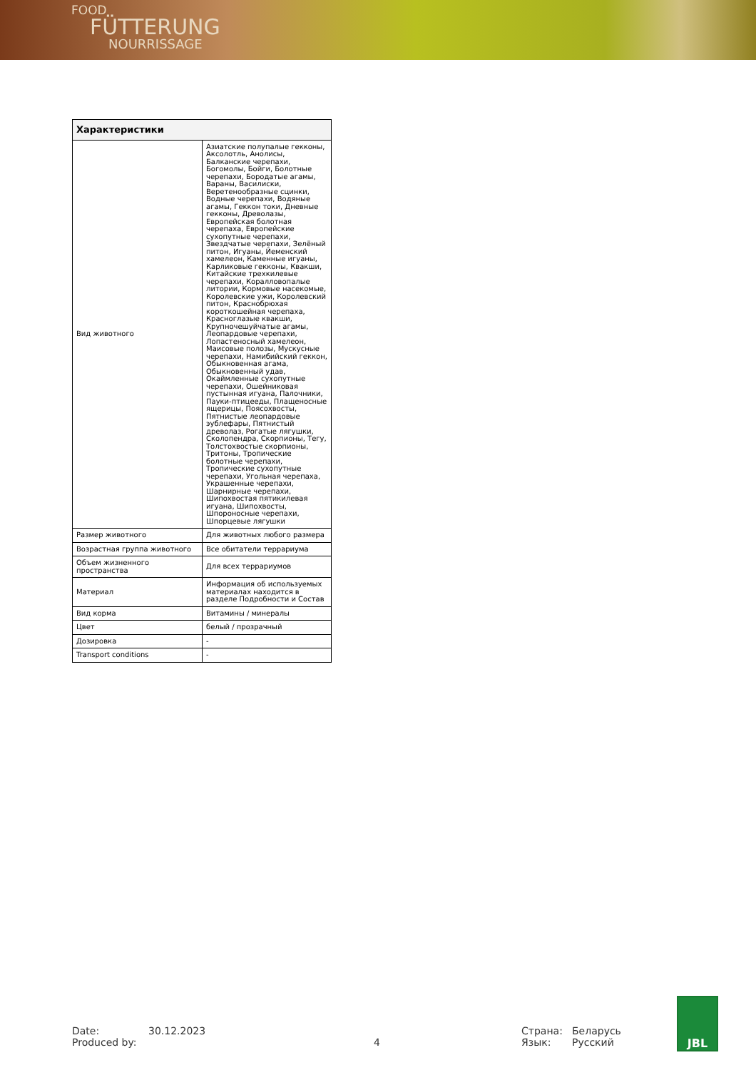FOOD
FÜTTERUNG
NOURRISSAGE
| Характеристики | |
| --- | --- |
| Вид животного | Азиатские полупалые гекконы, Аксолотль, Анолисы, Балканские черепахи, Богомолы, Бойги, Болотные черепахи, Бородатые агамы, Вараны, Василиски, Веретенообразные сцинки, Водные черепахи, Водяные агамы, Геккон токи, Дневные гекконы, Древолазы, Европейская болотная черепаха, Европейские сухопутные черепахи, Звездчатые черепахи, Зелёный питон, Игуаны, Йеменский хамелеон, Каменные игуаны, Карликовые гекконы, Квакши, Китайские трехкилевые черепахи, Коралловопалые литории, Кормовые насекомые, Королевские ужи, Королевский питон, Краснобрюхая короткошейная черепаха, Красноглазые квакши, Крупночешуйчатые агамы, Леопардовые черепахи, Лопастеносный хамелеон, Маисовые полозы, Мускусные черепахи, Намибийский геккон, Обыкновенная агама, Обыкновенный удав, Окаймленные сухопутные черепахи, Ошейниковая пустынная игуана, Палочники, Пауки-птицееды, Плащеносные ящерицы, Поясохвосты, Пятнистые леопардовые эублефары, Пятнистый древолаз, Рогатые лягушки, Сколопендра, Скорпионы, Тегу, Толстохвостые скорпионы, Тритоны, Тропические болотные черепахи, Тропические сухопутные черепахи, Угольная черепаха, Украшенные черепахи, Шарнирные черепахи, Шипохвостая пятикилевая игуана, Шипохвосты, Шпороносные черепахи, Шпорцевые лягушки |
| Размер животного | Для животных любого размера |
| Возрастная группа животного | Все обитатели террариума |
| Объем жизненного пространства | Для всех террариумов |
| Материал | Информация об используемых материалах находится в разделе Подробности и Состав |
| Вид корма | Витамины / минералы |
| Цвет | белый / прозрачный |
| Дозировка | - |
| Transport conditions | - |
Date:
Produced by:
30.12.2023
4 Страна:
Язык:
Беларусь
Русский
JBL